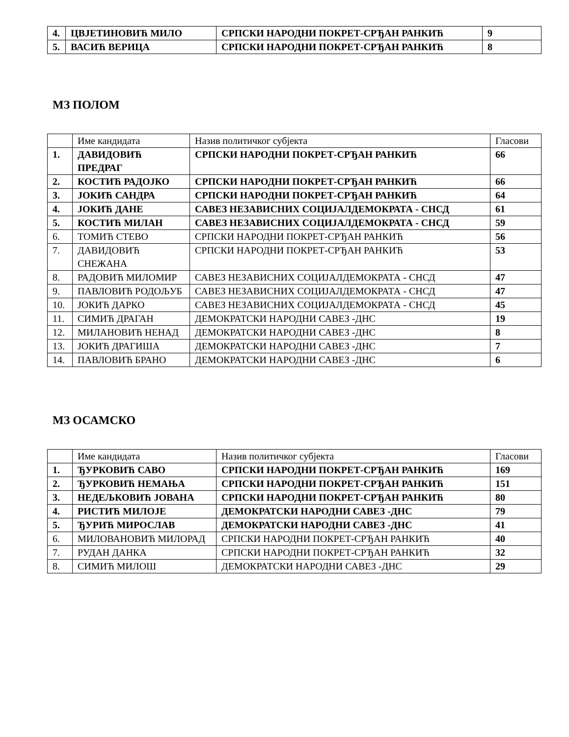| 4. | ЦВЈЕТИНОВИЋ МИЛО | СРПСКИ НАРОДНИ ПОКРЕТ-СРЂАН РАНКИЋ | 9 |
| 5. | ВАСИЋ ВЕРИЦА | СРПСКИ НАРОДНИ ПОКРЕТ-СРЂАН РАНКИЋ | 8 |
МЗ ПОЛОМ
| | Име кандидата | Назив политичког субјекта | Гласови |
| 1. | ДАВИДОВИЋ ПРЕДРАГ | СРПСКИ НАРОДНИ ПОКРЕТ-СРЂАН РАНКИЋ | 66 |
| 2. | КОСТИЋ РАДОЈКО | СРПСКИ НАРОДНИ ПОКРЕТ-СРЂАН РАНКИЋ | 66 |
| 3. | ЈОКИЋ САНДРА | СРПСКИ НАРОДНИ ПОКРЕТ-СРЂАН РАНКИЋ | 64 |
| 4. | ЈОКИЋ ДАНЕ | САВЕЗ НЕЗАВИСНИХ СОЦИЈАЛДЕМОКРАТА - СНСД | 61 |
| 5. | КОСТИЋ МИЛАН | САВЕЗ НЕЗАВИСНИХ СОЦИЈАЛДЕМОКРАТА - СНСД | 59 |
| 6. | ТОМИЋ СТЕВО | СРПСКИ НАРОДНИ ПОКРЕТ-СРЂАН РАНКИЋ | 56 |
| 7. | ДАВИДОВИЋ СНЕЖАНА | СРПСКИ НАРОДНИ ПОКРЕТ-СРЂАН РАНКИЋ | 53 |
| 8. | РАДОВИЋ МИЛОМИР | САВЕЗ НЕЗАВИСНИХ СОЦИЈАЛДЕМОКРАТА - СНСД | 47 |
| 9. | ПАВЛОВИЋ РОДОЉУБ | САВЕЗ НЕЗАВИСНИХ СОЦИЈАЛДЕМОКРАТА - СНСД | 47 |
| 10. | ЈОКИЋ ДАРКО | САВЕЗ НЕЗАВИСНИХ СОЦИЈАЛДЕМОКРАТА - СНСД | 45 |
| 11. | СИМИЋ ДРАГАН | ДЕМОКРАТСКИ НАРОДНИ САВЕЗ -ДНС | 19 |
| 12. | МИЛАНОВИЋ НЕНАД | ДЕМОКРАТСКИ НАРОДНИ САВЕЗ -ДНС | 8 |
| 13. | ЈОКИЋ ДРАГИША | ДЕМОКРАТСКИ НАРОДНИ САВЕЗ -ДНС | 7 |
| 14. | ПАВЛОВИЋ БРАНО | ДЕМОКРАТСКИ НАРОДНИ САВЕЗ -ДНС | 6 |
МЗ ОСАМСКО
| | Име кандидата | Назив политичког субјекта | Гласови |
| 1. | ЂУРКОВИЋ САВО | СРПСКИ НАРОДНИ ПОКРЕТ-СРЂАН РАНКИЋ | 169 |
| 2. | ЂУРКОВИЋ НЕМАЊА | СРПСКИ НАРОДНИ ПОКРЕТ-СРЂАН РАНКИЋ | 151 |
| 3. | НЕДЕЉКОВИЋ ЈОВАНА | СРПСКИ НАРОДНИ ПОКРЕТ-СРЂАН РАНКИЋ | 80 |
| 4. | РИСТИЋ МИЛОЈЕ | ДЕМОКРАТСКИ НАРОДНИ САВЕЗ -ДНС | 79 |
| 5. | ЂУРИЋ МИРОСЛАВ | ДЕМОКРАТСКИ НАРОДНИ САВЕЗ -ДНС | 41 |
| 6. | МИЛОВАНОВИЋ МИЛОРАД | СРПСКИ НАРОДНИ ПОКРЕТ-СРЂАН РАНКИЋ | 40 |
| 7. | РУДАН ДАНКА | СРПСКИ НАРОДНИ ПОКРЕТ-СРЂАН РАНКИЋ | 32 |
| 8. | СИМИЋ МИЛОШ | ДЕМОКРАТСКИ НАРОДНИ САВЕЗ -ДНС | 29 |